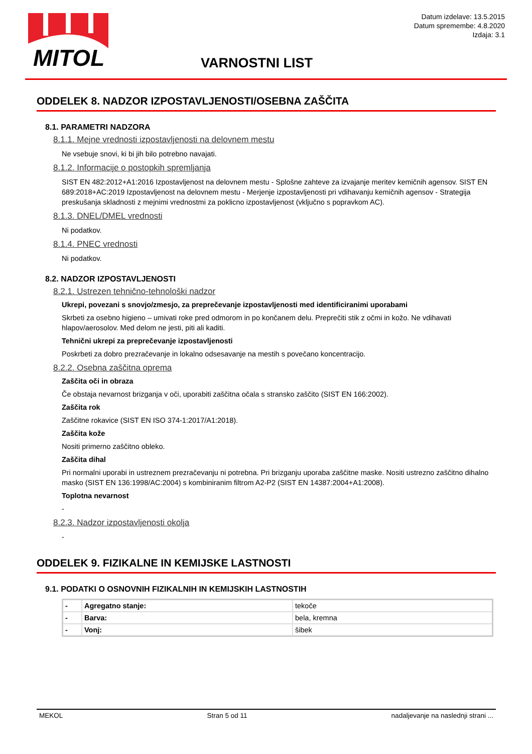MITOL
Datum izdelave: 13.5.2015
Datum spremembe: 4.8.2020
Izdaja: 3.1
VARNOSTNI LIST
ODDELEK 8. NADZOR IZPOSTAVLJENOSTI/OSEBNA ZAŠČITA
8.1. PARAMETRI NADZORA
8.1.1. Mejne vrednosti izpostavljenosti na delovnem mestu
Ne vsebuje snovi, ki bi jih bilo potrebno navajati.
8.1.2. Informacije o postopkih spremljanja
SIST EN 482:2012+A1:2016 Izpostavljenost na delovnem mestu - Splošne zahteve za izvajanje meritev kemičnih agensov. SIST EN 689:2018+AC:2019 Izpostavljenost na delovnem mestu - Merjenje izpostavljenosti pri vdihavanju kemičnih agensov - Strategija preskušanja skladnosti z mejnimi vrednostmi za poklicno izpostavljenost (vključno s popravkom AC).
8.1.3. DNEL/DMEL vrednosti
Ni podatkov.
8.1.4. PNEC vrednosti
Ni podatkov.
8.2. NADZOR IZPOSTAVLJENOSTI
8.2.1. Ustrezen tehnično-tehnološki nadzor
Ukrepi, povezani s snovjo/zmesjo, za preprečevanje izpostavljenosti med identificiranimi uporabami
Skrbeti za osebno higieno – umivati roke pred odmorom in po končanem delu. Preprečiti stik z očmi in kožo. Ne vdihavati hlapov/aerosolov. Med delom ne jesti, piti ali kaditi.
Tehnični ukrepi za preprečevanje izpostavljenosti
Poskrbeti za dobro prezračevanje in lokalno odsesavanje na mestih s povečano koncentracijo.
8.2.2. Osebna zaščitna oprema
Zaščita oči in obraza
Če obstaja nevarnost brizganja v oči, uporabiti zaščitna očala s stransko zaščito (SIST EN 166:2002).
Zaščita rok
Zaščitne rokavice (SIST EN ISO 374-1:2017/A1:2018).
Zaščita kože
Nositi primerno zaščitno obleko.
Zaščita dihal
Pri normalni uporabi in ustreznem prezračevanju ni potrebna. Pri brizganju uporaba zaščitne maske. Nositi ustrezno zaščitno dihalno masko (SIST EN 136:1998/AC:2004) s kombiniranim filtrom A2-P2 (SIST EN 14387:2004+A1:2008).
Toplotna nevarnost
-
8.2.3. Nadzor izpostavljenosti okolja
-
ODDELEK 9. FIZIKALNE IN KEMIJSKE LASTNOSTI
9.1. PODATKI O OSNOVNIH FIZIKALNIH IN KEMIJSKIH LASTNOSTIH
| - | Agregatno stanje: | tekoče |
| - | Barva: | bela, kremna |
| - | Vonj: | šibek |
MEKOL Stran 5 od 11 nadaljevanje na naslednji strani ...